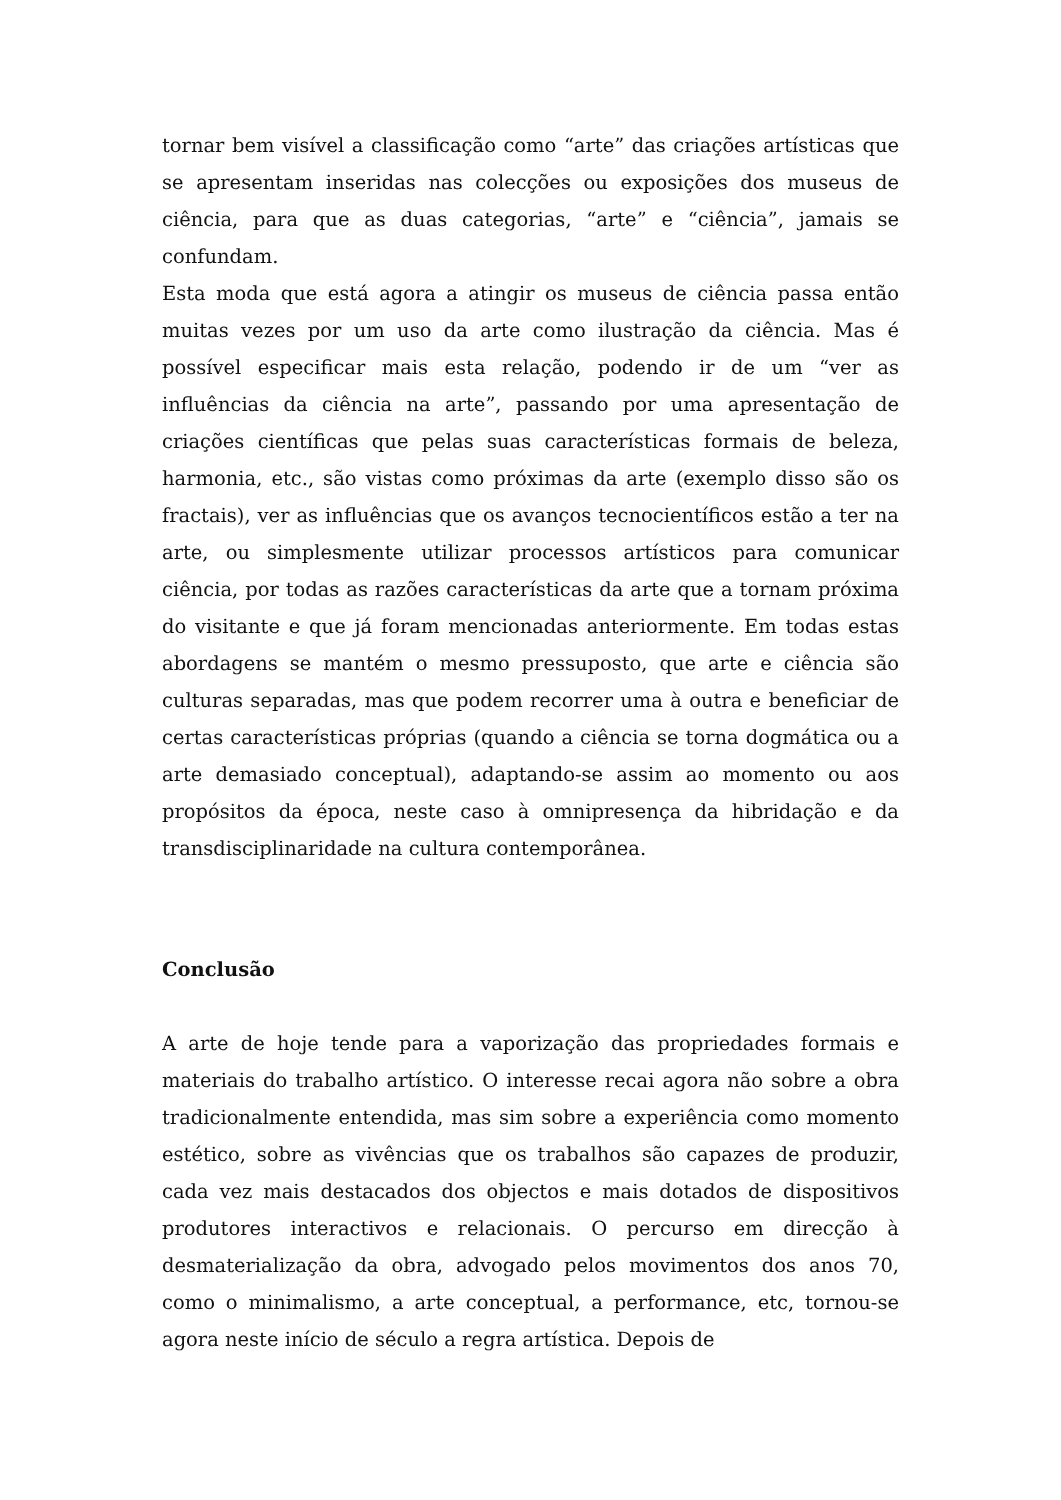tornar bem visível a classificação como “arte” das criações artísticas que se apresentam inseridas nas colecções ou exposições dos museus de ciência, para que as duas categorias, “arte” e “ciência”, jamais se confundam.
Esta moda que está agora a atingir os museus de ciência passa então muitas vezes por um uso da arte como ilustração da ciência. Mas é possível especificar mais esta relação, podendo ir de um “ver as influências da ciência na arte”, passando por uma apresentação de criações científicas que pelas suas características formais de beleza, harmonia, etc., são vistas como próximas da arte (exemplo disso são os fractais), ver as influências que os avanços tecnocientíficos estão a ter na arte, ou simplesmente utilizar processos artísticos para comunicar ciência, por todas as razões características da arte que a tornam próxima do visitante e que já foram mencionadas anteriormente. Em todas estas abordagens se mantém o mesmo pressuposto, que arte e ciência são culturas separadas, mas que podem recorrer uma à outra e beneficiar de certas características próprias (quando a ciência se torna dogmática ou a arte demasiado conceptual), adaptando-se assim ao momento ou aos propósitos da época, neste caso à omnipresença da hibridação e da transdisciplinaridade na cultura contemporânea.
Conclusão
A arte de hoje tende para a vaporização das propriedades formais e materiais do trabalho artístico. O interesse recai agora não sobre a obra tradicionalmente entendida, mas sim sobre a experiência como momento estético, sobre as vivências que os trabalhos são capazes de produzir, cada vez mais destacados dos objectos e mais dotados de dispositivos produtores interactivos e relacionais. O percurso em direcção à desmaterialização da obra, advogado pelos movimentos dos anos 70, como o minimalismo, a arte conceptual, a performance, etc, tornou-se agora neste início de século a regra artística. Depois de